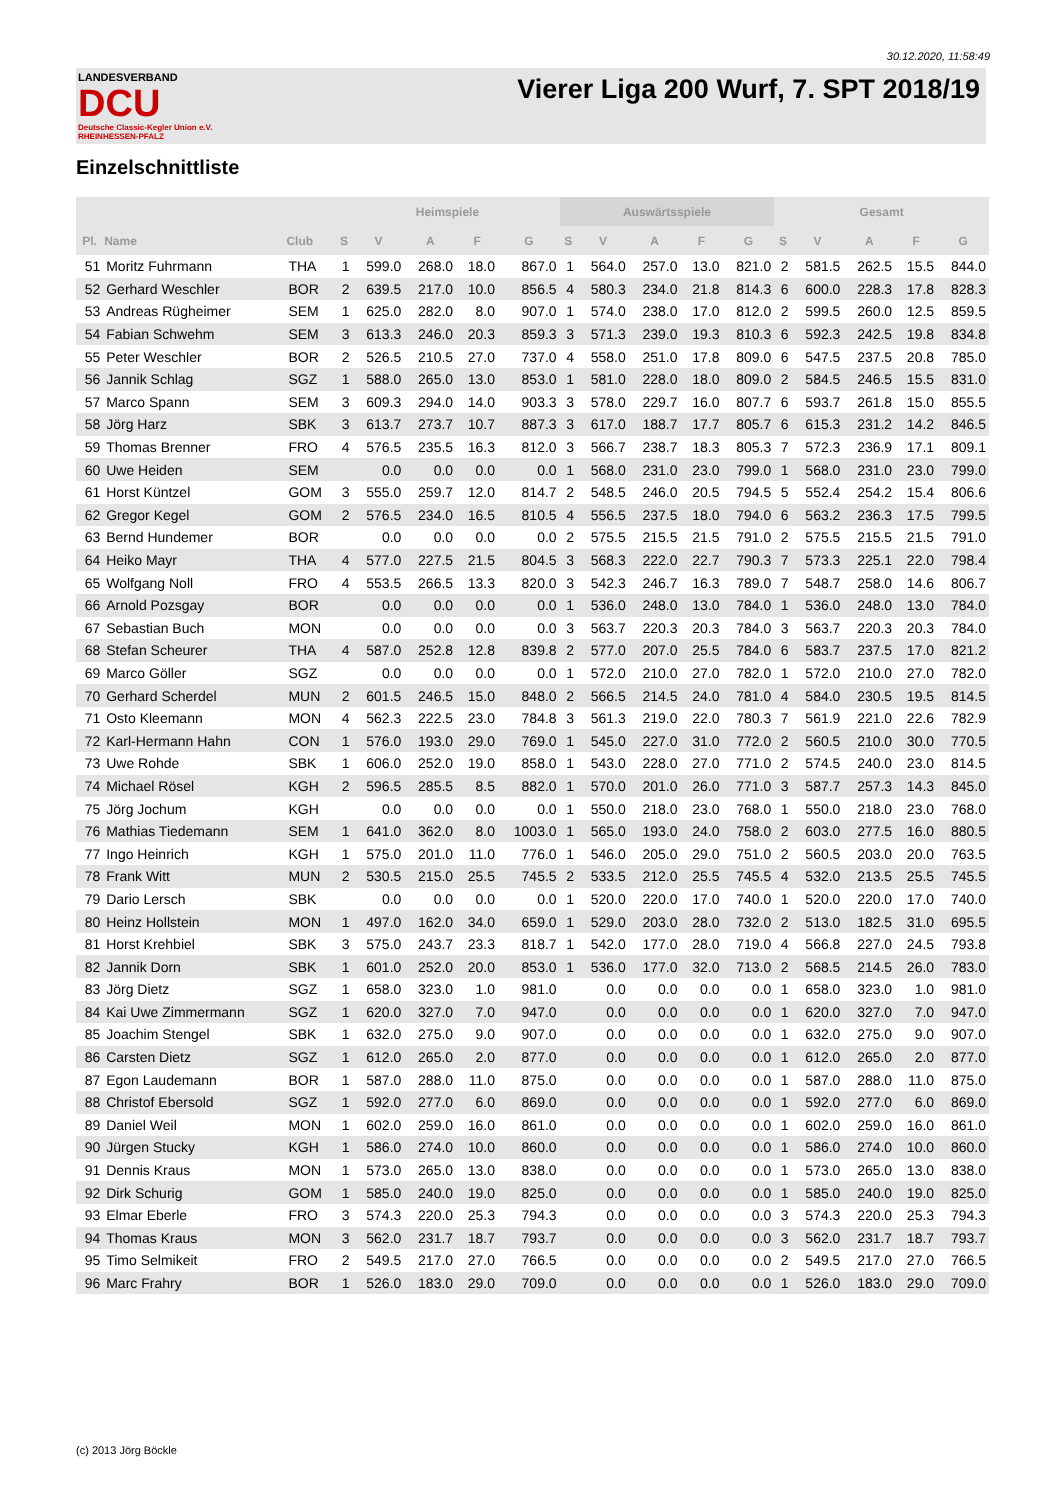30.12.2020, 11:58:49
LANDESVERBAND
DCU
Deutsche Classic-Kegler Union e.V.
RHEINHESSEN-PFALZ
Vierer Liga 200 Wurf, 7. SPT 2018/19
Einzelschnittliste
| | | | Heimspiele | | | | | Auswärtsspiele | | | | | Gesamt | | | | |
| --- | --- | --- | --- | --- | --- | --- | --- | --- | --- | --- | --- | --- | --- | --- | --- | --- | --- |
| Pl. | Name | Club | S | V | A | F | G | S | V | A | F | G | S | V | A | F | G |
| 51 | Moritz Fuhrmann | THA | 1 | 599.0 | 268.0 | 18.0 | 867.0 | 1 | 564.0 | 257.0 | 13.0 | 821.0 | 2 | 581.5 | 262.5 | 15.5 | 844.0 |
| 52 | Gerhard Weschler | BOR | 2 | 639.5 | 217.0 | 10.0 | 856.5 | 4 | 580.3 | 234.0 | 21.8 | 814.3 | 6 | 600.0 | 228.3 | 17.8 | 828.3 |
| 53 | Andreas Rügheimer | SEM | 1 | 625.0 | 282.0 | 8.0 | 907.0 | 1 | 574.0 | 238.0 | 17.0 | 812.0 | 2 | 599.5 | 260.0 | 12.5 | 859.5 |
| 54 | Fabian Schwehm | SEM | 3 | 613.3 | 246.0 | 20.3 | 859.3 | 3 | 571.3 | 239.0 | 19.3 | 810.3 | 6 | 592.3 | 242.5 | 19.8 | 834.8 |
| 55 | Peter Weschler | BOR | 2 | 526.5 | 210.5 | 27.0 | 737.0 | 4 | 558.0 | 251.0 | 17.8 | 809.0 | 6 | 547.5 | 237.5 | 20.8 | 785.0 |
| 56 | Jannik Schlag | SGZ | 1 | 588.0 | 265.0 | 13.0 | 853.0 | 1 | 581.0 | 228.0 | 18.0 | 809.0 | 2 | 584.5 | 246.5 | 15.5 | 831.0 |
| 57 | Marco Spann | SEM | 3 | 609.3 | 294.0 | 14.0 | 903.3 | 3 | 578.0 | 229.7 | 16.0 | 807.7 | 6 | 593.7 | 261.8 | 15.0 | 855.5 |
| 58 | Jörg Harz | SBK | 3 | 613.7 | 273.7 | 10.7 | 887.3 | 3 | 617.0 | 188.7 | 17.7 | 805.7 | 6 | 615.3 | 231.2 | 14.2 | 846.5 |
| 59 | Thomas Brenner | FRO | 4 | 576.5 | 235.5 | 16.3 | 812.0 | 3 | 566.7 | 238.7 | 18.3 | 805.3 | 7 | 572.3 | 236.9 | 17.1 | 809.1 |
| 60 | Uwe Heiden | SEM | | 0.0 | 0.0 | 0.0 | 0.0 | 1 | 568.0 | 231.0 | 23.0 | 799.0 | 1 | 568.0 | 231.0 | 23.0 | 799.0 |
| 61 | Horst Küntzel | GOM | 3 | 555.0 | 259.7 | 12.0 | 814.7 | 2 | 548.5 | 246.0 | 20.5 | 794.5 | 5 | 552.4 | 254.2 | 15.4 | 806.6 |
| 62 | Gregor Kegel | GOM | 2 | 576.5 | 234.0 | 16.5 | 810.5 | 4 | 556.5 | 237.5 | 18.0 | 794.0 | 6 | 563.2 | 236.3 | 17.5 | 799.5 |
| 63 | Bernd Hundemer | BOR | | 0.0 | 0.0 | 0.0 | 0.0 | 2 | 575.5 | 215.5 | 21.5 | 791.0 | 2 | 575.5 | 215.5 | 21.5 | 791.0 |
| 64 | Heiko Mayr | THA | 4 | 577.0 | 227.5 | 21.5 | 804.5 | 3 | 568.3 | 222.0 | 22.7 | 790.3 | 7 | 573.3 | 225.1 | 22.0 | 798.4 |
| 65 | Wolfgang Noll | FRO | 4 | 553.5 | 266.5 | 13.3 | 820.0 | 3 | 542.3 | 246.7 | 16.3 | 789.0 | 7 | 548.7 | 258.0 | 14.6 | 806.7 |
| 66 | Arnold Pozsgay | BOR | | 0.0 | 0.0 | 0.0 | 0.0 | 1 | 536.0 | 248.0 | 13.0 | 784.0 | 1 | 536.0 | 248.0 | 13.0 | 784.0 |
| 67 | Sebastian Buch | MON | | 0.0 | 0.0 | 0.0 | 0.0 | 3 | 563.7 | 220.3 | 20.3 | 784.0 | 3 | 563.7 | 220.3 | 20.3 | 784.0 |
| 68 | Stefan Scheurer | THA | 4 | 587.0 | 252.8 | 12.8 | 839.8 | 2 | 577.0 | 207.0 | 25.5 | 784.0 | 6 | 583.7 | 237.5 | 17.0 | 821.2 |
| 69 | Marco Göller | SGZ | | 0.0 | 0.0 | 0.0 | 0.0 | 1 | 572.0 | 210.0 | 27.0 | 782.0 | 1 | 572.0 | 210.0 | 27.0 | 782.0 |
| 70 | Gerhard Scherdel | MUN | 2 | 601.5 | 246.5 | 15.0 | 848.0 | 2 | 566.5 | 214.5 | 24.0 | 781.0 | 4 | 584.0 | 230.5 | 19.5 | 814.5 |
| 71 | Osto Kleemann | MON | 4 | 562.3 | 222.5 | 23.0 | 784.8 | 3 | 561.3 | 219.0 | 22.0 | 780.3 | 7 | 561.9 | 221.0 | 22.6 | 782.9 |
| 72 | Karl-Hermann Hahn | CON | 1 | 576.0 | 193.0 | 29.0 | 769.0 | 1 | 545.0 | 227.0 | 31.0 | 772.0 | 2 | 560.5 | 210.0 | 30.0 | 770.5 |
| 73 | Uwe Rohde | SBK | 1 | 606.0 | 252.0 | 19.0 | 858.0 | 1 | 543.0 | 228.0 | 27.0 | 771.0 | 2 | 574.5 | 240.0 | 23.0 | 814.5 |
| 74 | Michael Rösel | KGH | 2 | 596.5 | 285.5 | 8.5 | 882.0 | 1 | 570.0 | 201.0 | 26.0 | 771.0 | 3 | 587.7 | 257.3 | 14.3 | 845.0 |
| 75 | Jörg Jochum | KGH | | 0.0 | 0.0 | 0.0 | 0.0 | 1 | 550.0 | 218.0 | 23.0 | 768.0 | 1 | 550.0 | 218.0 | 23.0 | 768.0 |
| 76 | Mathias Tiedemann | SEM | 1 | 641.0 | 362.0 | 8.0 | 1003.0 | 1 | 565.0 | 193.0 | 24.0 | 758.0 | 2 | 603.0 | 277.5 | 16.0 | 880.5 |
| 77 | Ingo Heinrich | KGH | 1 | 575.0 | 201.0 | 11.0 | 776.0 | 1 | 546.0 | 205.0 | 29.0 | 751.0 | 2 | 560.5 | 203.0 | 20.0 | 763.5 |
| 78 | Frank Witt | MUN | 2 | 530.5 | 215.0 | 25.5 | 745.5 | 2 | 533.5 | 212.0 | 25.5 | 745.5 | 4 | 532.0 | 213.5 | 25.5 | 745.5 |
| 79 | Dario Lersch | SBK | | 0.0 | 0.0 | 0.0 | 0.0 | 1 | 520.0 | 220.0 | 17.0 | 740.0 | 1 | 520.0 | 220.0 | 17.0 | 740.0 |
| 80 | Heinz Hollstein | MON | 1 | 497.0 | 162.0 | 34.0 | 659.0 | 1 | 529.0 | 203.0 | 28.0 | 732.0 | 2 | 513.0 | 182.5 | 31.0 | 695.5 |
| 81 | Horst Krehbiel | SBK | 3 | 575.0 | 243.7 | 23.3 | 818.7 | 1 | 542.0 | 177.0 | 28.0 | 719.0 | 4 | 566.8 | 227.0 | 24.5 | 793.8 |
| 82 | Jannik Dorn | SBK | 1 | 601.0 | 252.0 | 20.0 | 853.0 | 1 | 536.0 | 177.0 | 32.0 | 713.0 | 2 | 568.5 | 214.5 | 26.0 | 783.0 |
| 83 | Jörg Dietz | SGZ | 1 | 658.0 | 323.0 | 1.0 | 981.0 | | 0.0 | 0.0 | 0.0 | 0.0 | 1 | 658.0 | 323.0 | 1.0 | 981.0 |
| 84 | Kai Uwe Zimmermann | SGZ | 1 | 620.0 | 327.0 | 7.0 | 947.0 | | 0.0 | 0.0 | 0.0 | 0.0 | 1 | 620.0 | 327.0 | 7.0 | 947.0 |
| 85 | Joachim Stengel | SBK | 1 | 632.0 | 275.0 | 9.0 | 907.0 | | 0.0 | 0.0 | 0.0 | 0.0 | 1 | 632.0 | 275.0 | 9.0 | 907.0 |
| 86 | Carsten Dietz | SGZ | 1 | 612.0 | 265.0 | 2.0 | 877.0 | | 0.0 | 0.0 | 0.0 | 0.0 | 1 | 612.0 | 265.0 | 2.0 | 877.0 |
| 87 | Egon Laudemann | BOR | 1 | 587.0 | 288.0 | 11.0 | 875.0 | | 0.0 | 0.0 | 0.0 | 0.0 | 1 | 587.0 | 288.0 | 11.0 | 875.0 |
| 88 | Christof Ebersold | SGZ | 1 | 592.0 | 277.0 | 6.0 | 869.0 | | 0.0 | 0.0 | 0.0 | 0.0 | 1 | 592.0 | 277.0 | 6.0 | 869.0 |
| 89 | Daniel Weil | MON | 1 | 602.0 | 259.0 | 16.0 | 861.0 | | 0.0 | 0.0 | 0.0 | 0.0 | 1 | 602.0 | 259.0 | 16.0 | 861.0 |
| 90 | Jürgen Stucky | KGH | 1 | 586.0 | 274.0 | 10.0 | 860.0 | | 0.0 | 0.0 | 0.0 | 0.0 | 1 | 586.0 | 274.0 | 10.0 | 860.0 |
| 91 | Dennis Kraus | MON | 1 | 573.0 | 265.0 | 13.0 | 838.0 | | 0.0 | 0.0 | 0.0 | 0.0 | 1 | 573.0 | 265.0 | 13.0 | 838.0 |
| 92 | Dirk Schurig | GOM | 1 | 585.0 | 240.0 | 19.0 | 825.0 | | 0.0 | 0.0 | 0.0 | 0.0 | 1 | 585.0 | 240.0 | 19.0 | 825.0 |
| 93 | Elmar Eberle | FRO | 3 | 574.3 | 220.0 | 25.3 | 794.3 | | 0.0 | 0.0 | 0.0 | 0.0 | 3 | 574.3 | 220.0 | 25.3 | 794.3 |
| 94 | Thomas Kraus | MON | 3 | 562.0 | 231.7 | 18.7 | 793.7 | | 0.0 | 0.0 | 0.0 | 0.0 | 3 | 562.0 | 231.7 | 18.7 | 793.7 |
| 95 | Timo Selmikeit | FRO | 2 | 549.5 | 217.0 | 27.0 | 766.5 | | 0.0 | 0.0 | 0.0 | 0.0 | 2 | 549.5 | 217.0 | 27.0 | 766.5 |
| 96 | Marc Frahry | BOR | 1 | 526.0 | 183.0 | 29.0 | 709.0 | | 0.0 | 0.0 | 0.0 | 0.0 | 1 | 526.0 | 183.0 | 29.0 | 709.0 |
(c) 2013 Jörg Böckle